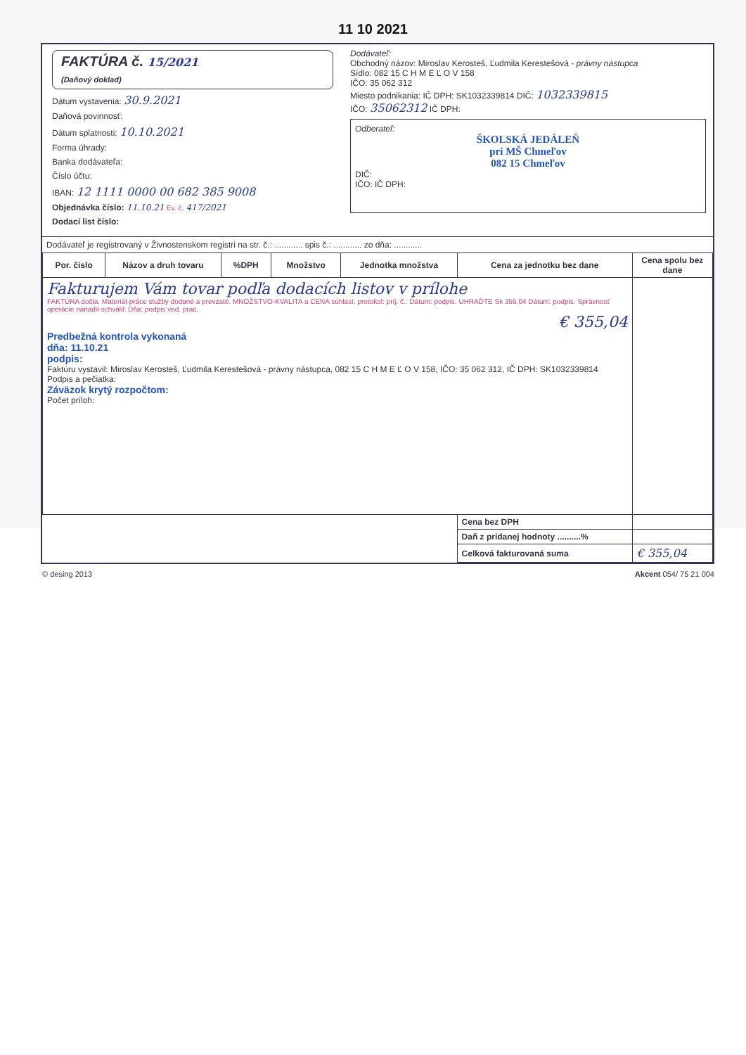11 10 2021
FAKTÚRA č. 15/2021
(Daňový doklad)
Dátum vystavenia: 30.9.2021
Daňová povinnosť:
Dátum splatnosti: 10.10.2021
Forma úhrady:
Banka dodávateľa:
Číslo účtu:
IBAN: 12 1111 0000 00 682 385 9008
Objednávka číslo: 11.10.21 Ev. č. 417/2021
Dodací list číslo:
Dodávateľ:
Obchodný názov: Miroslav Kerosteš, Ľudmila Kerestešová - právny nástupca
Sídlo: 082 15 C H M E Ľ O V 158
IČO: 35 062 312
Miesto podnikania: IČ DPH: SK1032339814 DIČ: 1032339815
IČO: 35062312 IČ DPH:
Odberateľ:
ŠKOLSKÁ JEDÁLEŇ
pri MŠ Chmeľov
082 15 Chmeľov
DIČ:
IČO: IČ DPH:
Dodávateľ je registrovaný v Živnostenskom registri na str. č.: ............ spis č.: ............ zo dňa: ............
| Por. číslo | Názov a druh tovaru | %DPH | Množstvo | Jednotka množstva | Cena za jednotku bez dane | Cena spolu bez dane |
| --- | --- | --- | --- | --- | --- | --- |
| Fakturujem Vám tovar podľa dodacích listov v prílohe FAKTÚRA došla. Materiál-práce služby dodané a prevzaté. MNOŽSTVO-KVALITA a CENA súhlasí. protokol: príj. č.: Dátum: podpis. UHRAĎTE Sk 355,04 Dátum: podpis. Správnosť operácie nariadil-schválil: Dňa: podpis ved. prac. € 355,04 Predbežná kontrola vykonaná dňa: 11.10.21 podpis: Faktúru vystavil: Miroslav Kerosteš, Ľudmila Kerestešová - právny nástupca, 082 15 C H M E Ľ O V 158, IČO: 35 062 312, IČ DPH: SK1032339814 Podpis a pečiatka: Záväzok krytý rozpočtom: Počet príloh: | | | | | | |
| | | | | | Cena bez DPH | |
| | | | | | Daň z pridanej hodnoty ..........% | |
| | | | | | Celková fakturovaná suma | € 355,04 |
© desing 2013 Akcent 054/ 75 21 004